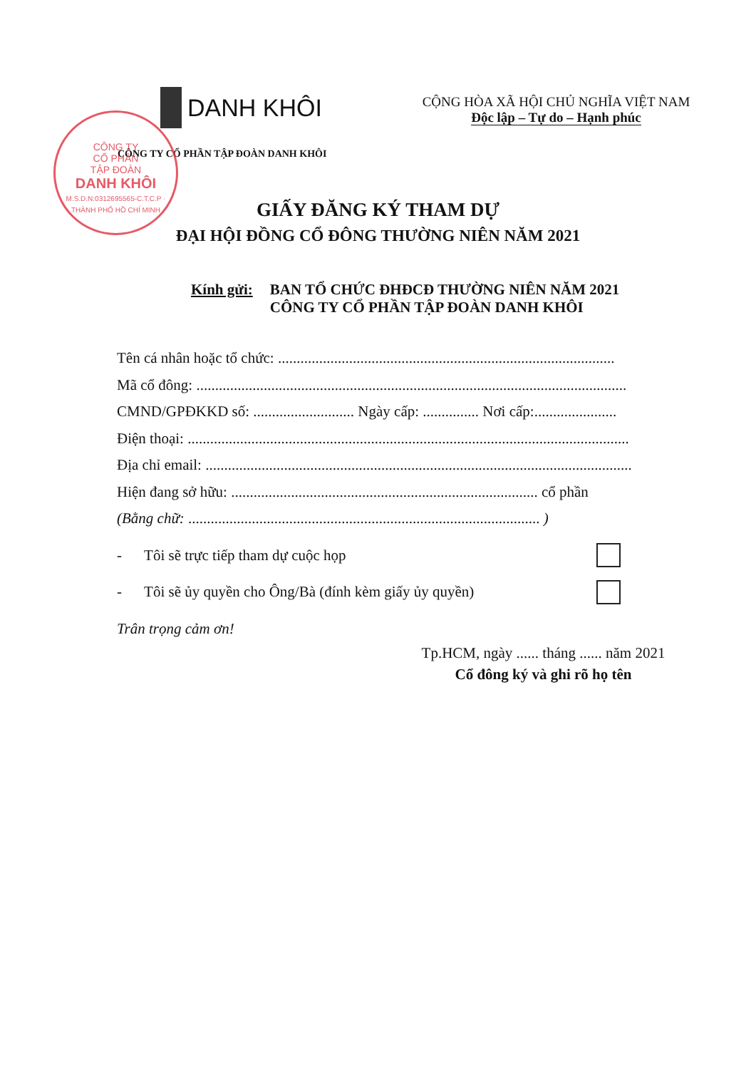CÔNG TY
CỔ PHẦN
TẬP ĐOÀN
DANH KHÔI
M.S.D.N:0312695565-C.T.C.P · THÀNH PHỐ HỒ CHÍ MINH
DANH KHÔI
CÔNG TY CỔ PHẦN TẬP ĐOÀN DANH KHÔI
CỘNG HÒA XÃ HỘI CHỦ NGHĨA VIỆT NAM
Độc lập – Tự do – Hạnh phúc
GIẤY ĐĂNG KÝ THAM DỰ
ĐẠI HỘI ĐỒNG CỔ ĐÔNG THƯỜNG NIÊN NĂM 2021
Kính gửi: BAN TỔ CHỨC ĐHĐCĐ THƯỜNG NIÊN NĂM 2021
CÔNG TY CỔ PHẦN TẬP ĐOÀN DANH KHÔI
Tên cá nhân hoặc tổ chức: ..........................................................................................
Mã cổ đông: ...................................................................................................................
CMND/GPĐKKD số: ........................... Ngày cấp: ............... Nơi cấp:......................
Điện thoại: ......................................................................................................................
Địa chỉ email: ..................................................................................................................
Hiện đang sở hữu: .................................................................................. cổ phần
(Bằng chữ: .............................................................................................. )
- Tôi sẽ trực tiếp tham dự cuộc họp
- Tôi sẽ ủy quyền cho Ông/Bà (đính kèm giấy ủy quyền)
Trân trọng cảm ơn!
Tp.HCM, ngày ...... tháng ...... năm 2021
Cổ đông ký và ghi rõ họ tên